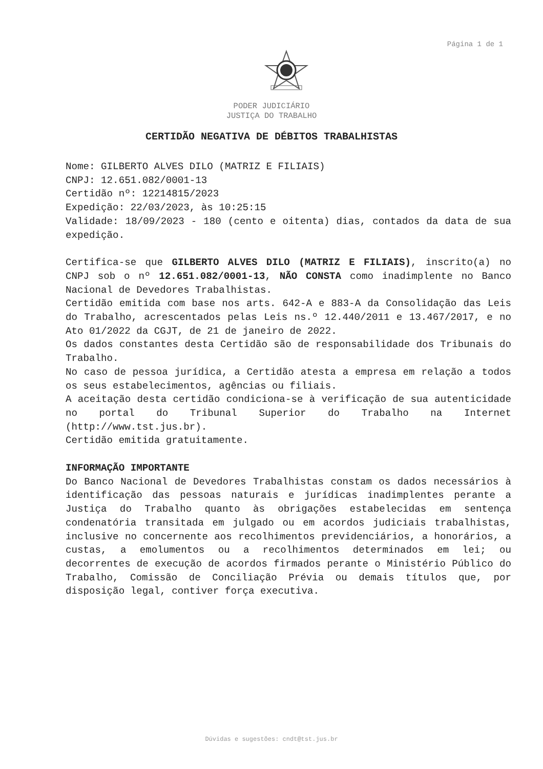Página 1 de 1
PODER JUDICIÁRIO
JUSTIÇA DO TRABALHO
CERTIDÃO NEGATIVA DE DÉBITOS TRABALHISTAS
Nome: GILBERTO ALVES DILO (MATRIZ E FILIAIS)
CNPJ: 12.651.082/0001-13
Certidão nº: 12214815/2023
Expedição: 22/03/2023, às 10:25:15
Validade: 18/09/2023 - 180 (cento e oitenta) dias, contados da data de sua expedição.
Certifica-se que GILBERTO ALVES DILO (MATRIZ E FILIAIS), inscrito(a) no CNPJ sob o nº 12.651.082/0001-13, NÃO CONSTA como inadimplente no Banco Nacional de Devedores Trabalhistas.
Certidão emitida com base nos arts. 642-A e 883-A da Consolidação das Leis do Trabalho, acrescentados pelas Leis ns.º 12.440/2011 e 13.467/2017, e no Ato 01/2022 da CGJT, de 21 de janeiro de 2022.
Os dados constantes desta Certidão são de responsabilidade dos Tribunais do Trabalho.
No caso de pessoa jurídica, a Certidão atesta a empresa em relação a todos os seus estabelecimentos, agências ou filiais.
A aceitação desta certidão condiciona-se à verificação de sua autenticidade no portal do Tribunal Superior do Trabalho na Internet (http://www.tst.jus.br).
Certidão emitida gratuitamente.
INFORMAÇÃO IMPORTANTE
Do Banco Nacional de Devedores Trabalhistas constam os dados necessários à identificação das pessoas naturais e jurídicas inadimplentes perante a Justiça do Trabalho quanto às obrigações estabelecidas em sentença condenatória transitada em julgado ou em acordos judiciais trabalhistas, inclusive no concernente aos recolhimentos previdenciários, a honorários, a custas, a emolumentos ou a recolhimentos determinados em lei; ou decorrentes de execução de acordos firmados perante o Ministério Público do Trabalho, Comissão de Conciliação Prévia ou demais títulos que, por disposição legal, contiver força executiva.
Dúvidas e sugestões: cndt@tst.jus.br